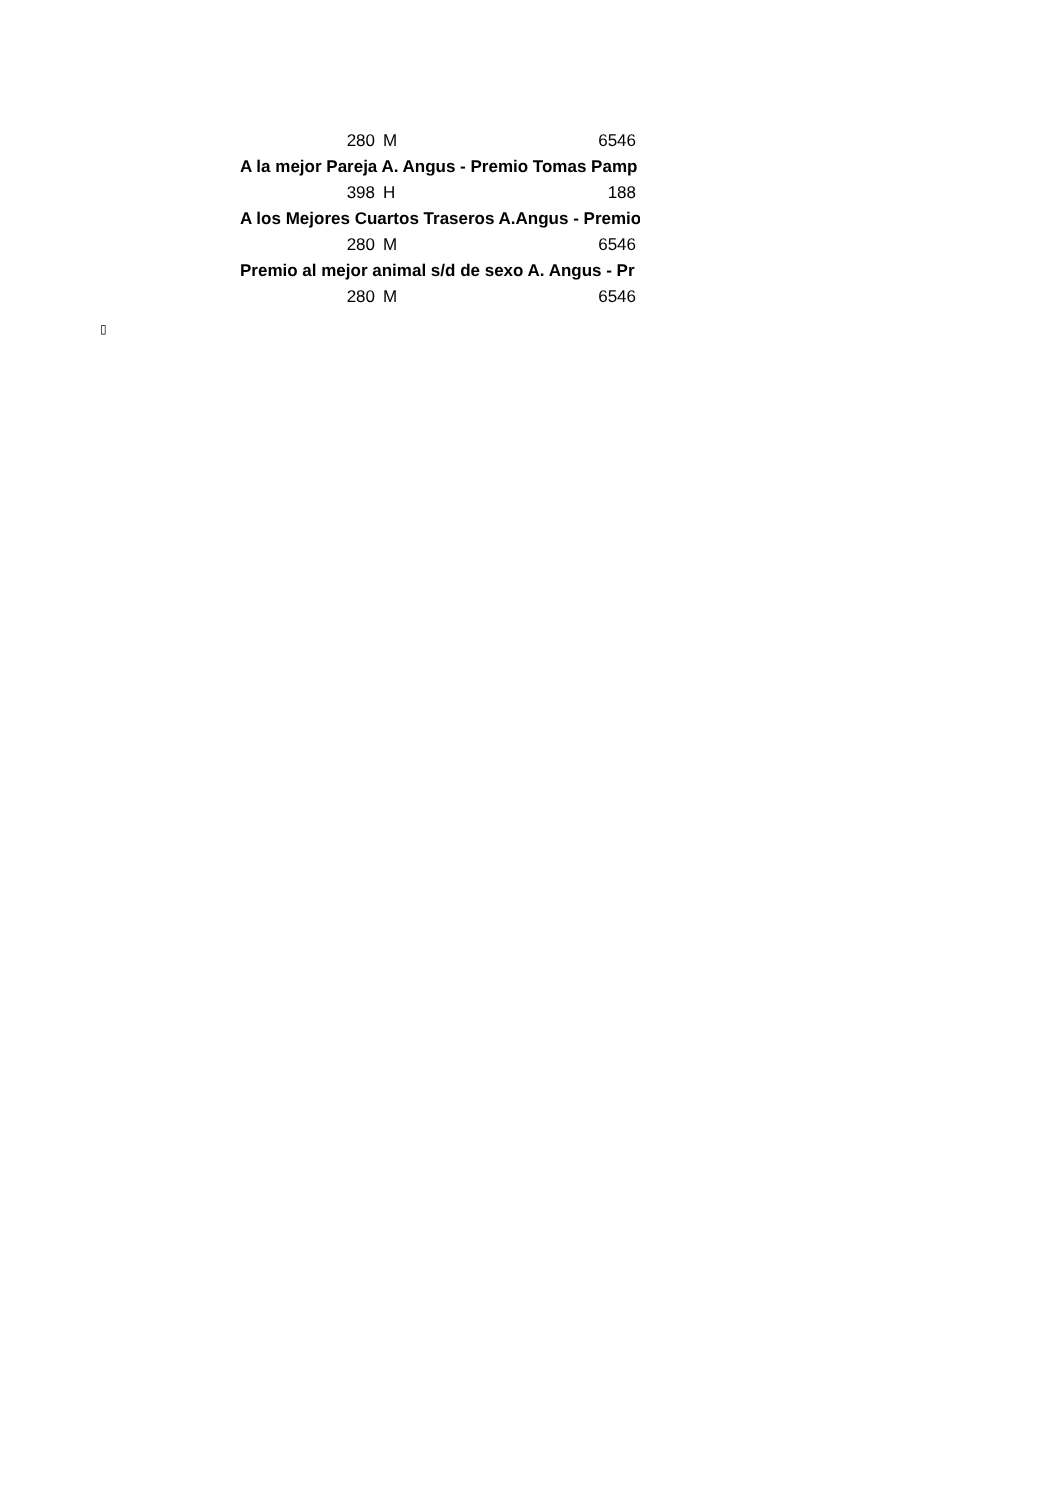| 280 | M | 6546 |
| A la mejor Pareja A. Angus - Premio Tomas Pamp | | |
| 398 | H | 188 |
| A los Mejores Cuartos Traseros A.Angus - Premio | | |
| 280 | M | 6546 |
| Premio al mejor animal s/d de sexo A. Angus - Pr | | |
| 280 | M | 6546 |
▯